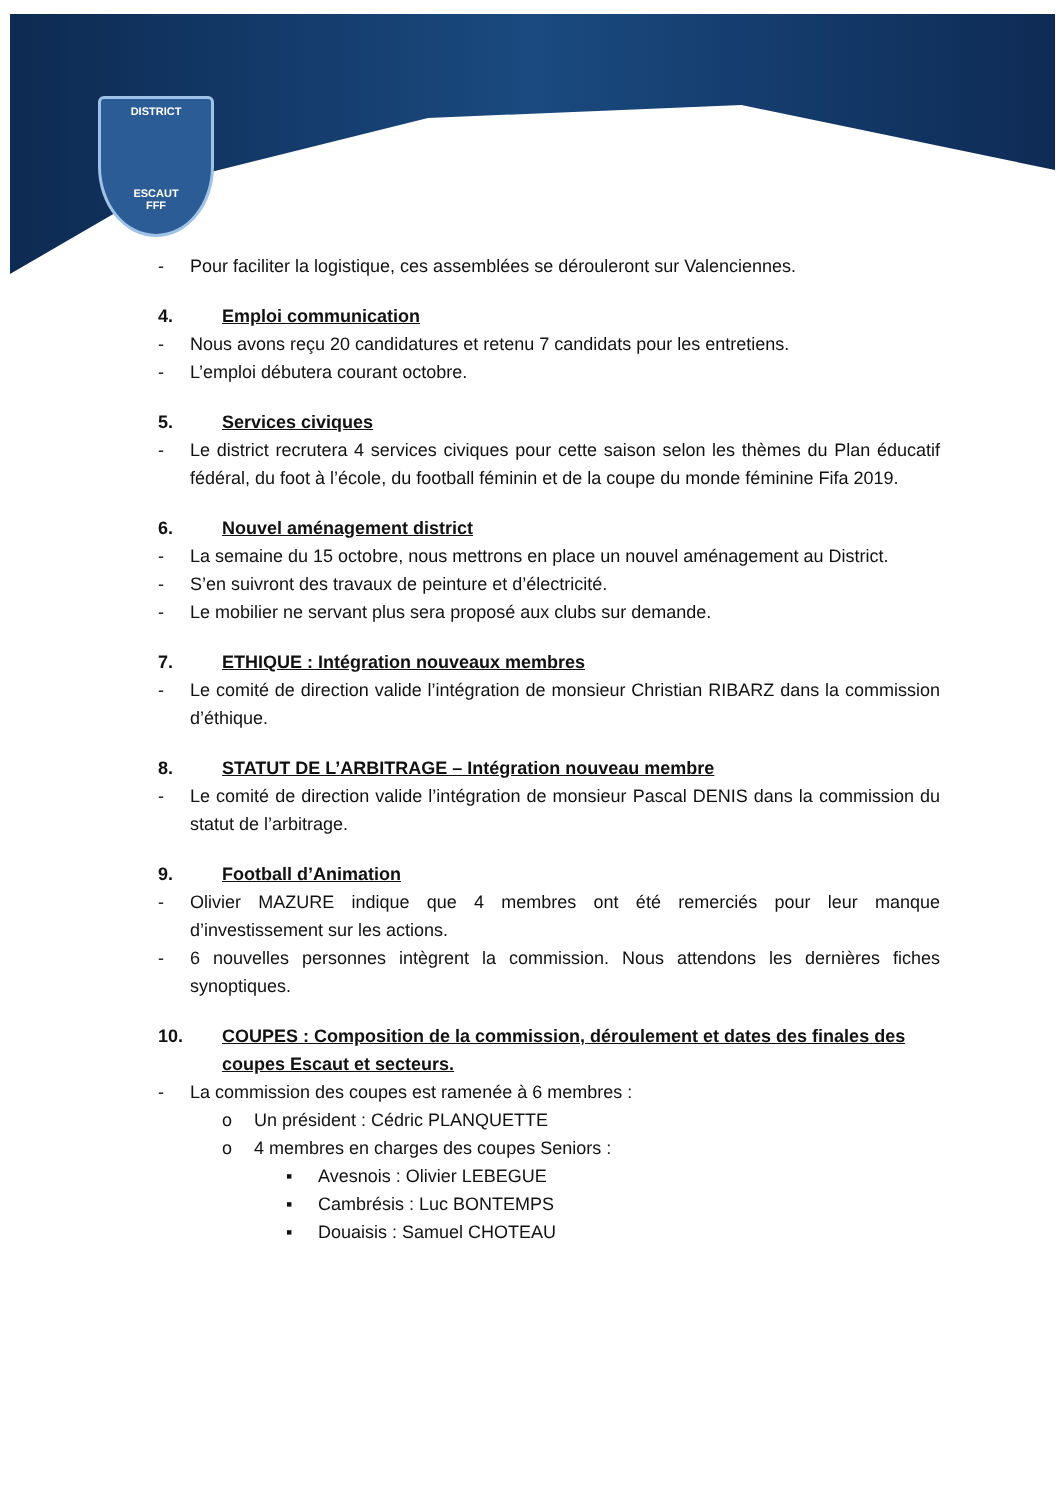DISTRICT
ESCAUT
FFF
- Pour faciliter la logistique, ces assemblées se dérouleront sur Valenciennes.
4. Emploi communication
- Nous avons reçu 20 candidatures et retenu 7 candidats pour les entretiens.
- L’emploi débutera courant octobre.
5. Services civiques
- Le district recrutera 4 services civiques pour cette saison selon les thèmes du Plan éducatif fédéral, du foot à l’école, du football féminin et de la coupe du monde féminine Fifa 2019.
6. Nouvel aménagement district
- La semaine du 15 octobre, nous mettrons en place un nouvel aménagement au District.
- S’en suivront des travaux de peinture et d’électricité.
- Le mobilier ne servant plus sera proposé aux clubs sur demande.
7. ETHIQUE : Intégration nouveaux membres
- Le comité de direction valide l’intégration de monsieur Christian RIBARZ dans la commission d’éthique.
8. STATUT DE L’ARBITRAGE – Intégration nouveau membre
- Le comité de direction valide l’intégration de monsieur Pascal DENIS dans la commission du statut de l’arbitrage.
9. Football d’Animation
- Olivier MAZURE indique que 4 membres ont été remerciés pour leur manque d’investissement sur les actions.
- 6 nouvelles personnes intègrent la commission. Nous attendons les dernières fiches synoptiques.
10. COUPES : Composition de la commission, déroulement et dates des finales des coupes Escaut et secteurs.
- La commission des coupes est ramenée à 6 membres :
o Un président : Cédric PLANQUETTE
o 4 membres en charges des coupes Seniors :
▪ Avesnois : Olivier LEBEGUE
▪ Cambrésis : Luc BONTEMPS
▪ Douaisis : Samuel CHOTEAU